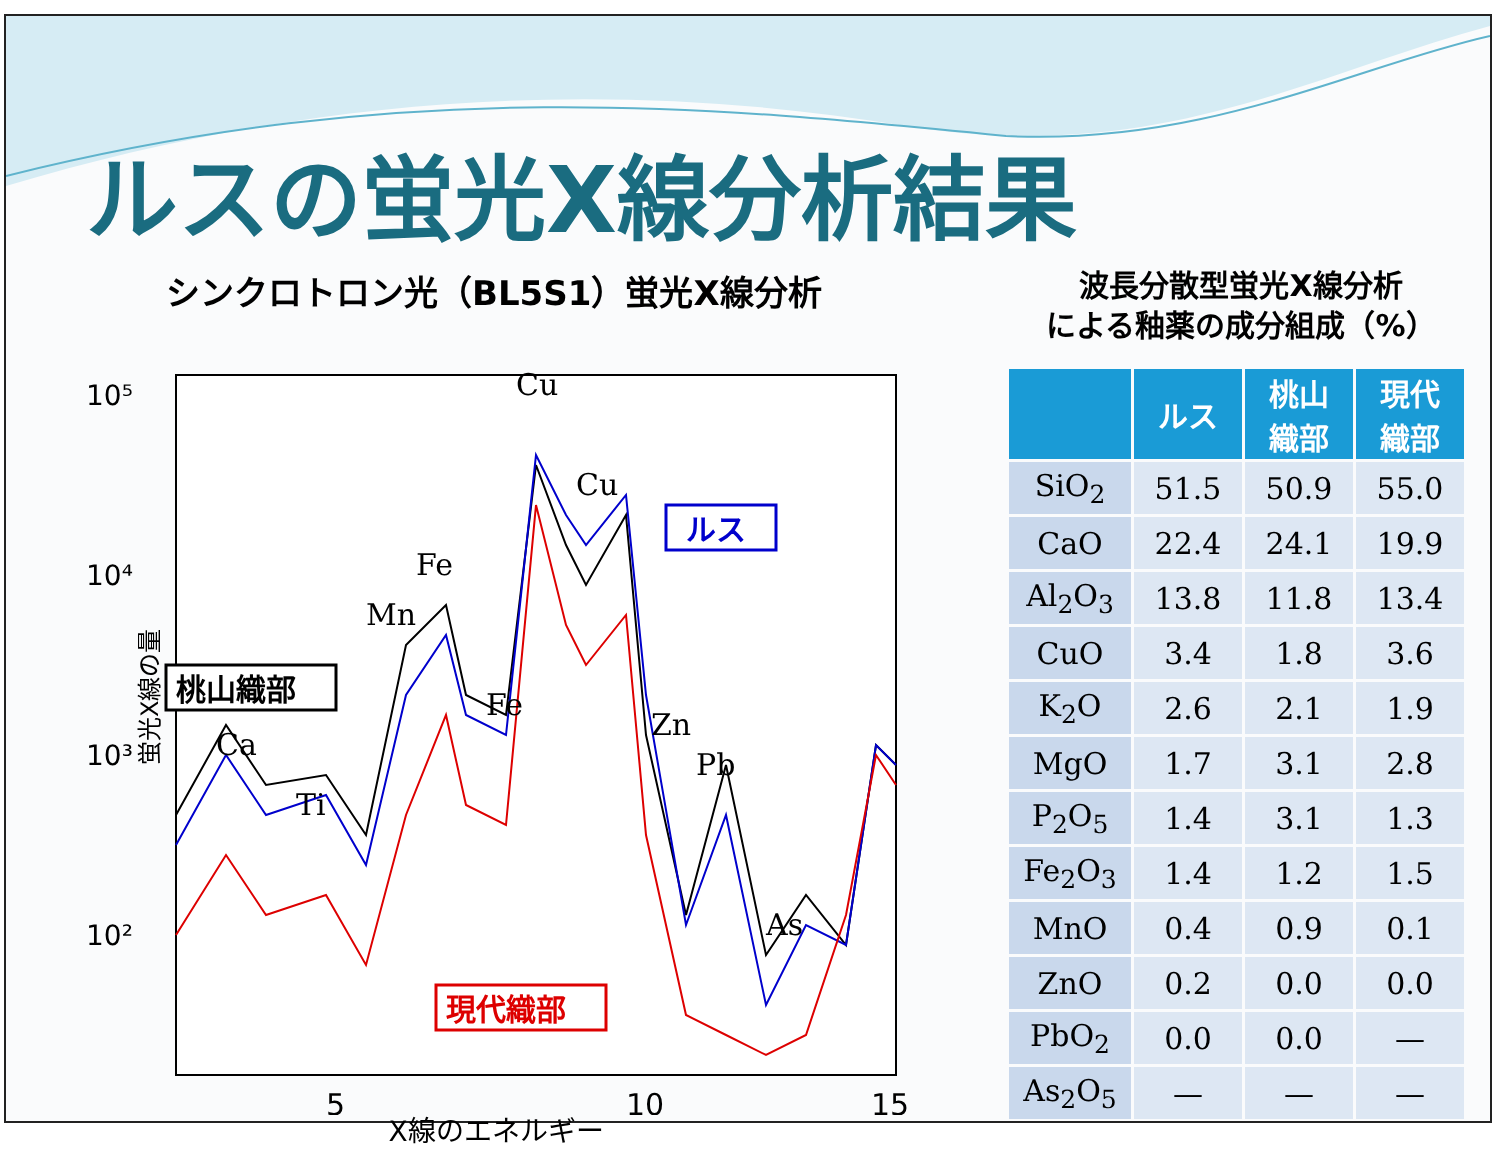ルスの蛍光X線分析結果
シンクロトロン光（BL5S1）蛍光X線分析
10⁵
10⁴
10³
10²
5
10
15
蛍光X線の量
Cu
Cu
Fe
Mn
Fe
Ca
Ti
Zn
Pb
As
ルス
桃山織部
現代織部
X線のエネルギー
波長分散型蛍光X線分析
による釉薬の成分組成（%）
| | ルス | 桃山 織部 | 現代 織部 |
| --- | --- | --- | --- |
| SiO<sub>2</sub> | 51.5 | 50.9 | 55.0 |
| CaO | 22.4 | 24.1 | 19.9 |
| Al<sub>2</sub>O<sub>3</sub> | 13.8 | 11.8 | 13.4 |
| CuO | 3.4 | 1.8 | 3.6 |
| K<sub>2</sub>O | 2.6 | 2.1 | 1.9 |
| MgO | 1.7 | 3.1 | 2.8 |
| P<sub>2</sub>O<sub>5</sub> | 1.4 | 3.1 | 1.3 |
| Fe<sub>2</sub>O<sub>3</sub> | 1.4 | 1.2 | 1.5 |
| MnO | 0.4 | 0.9 | 0.1 |
| ZnO | 0.2 | 0.0 | 0.0 |
| PbO<sub>2</sub> | 0.0 | 0.0 | — |
| As<sub>2</sub>O<sub>5</sub> | — | — | — |